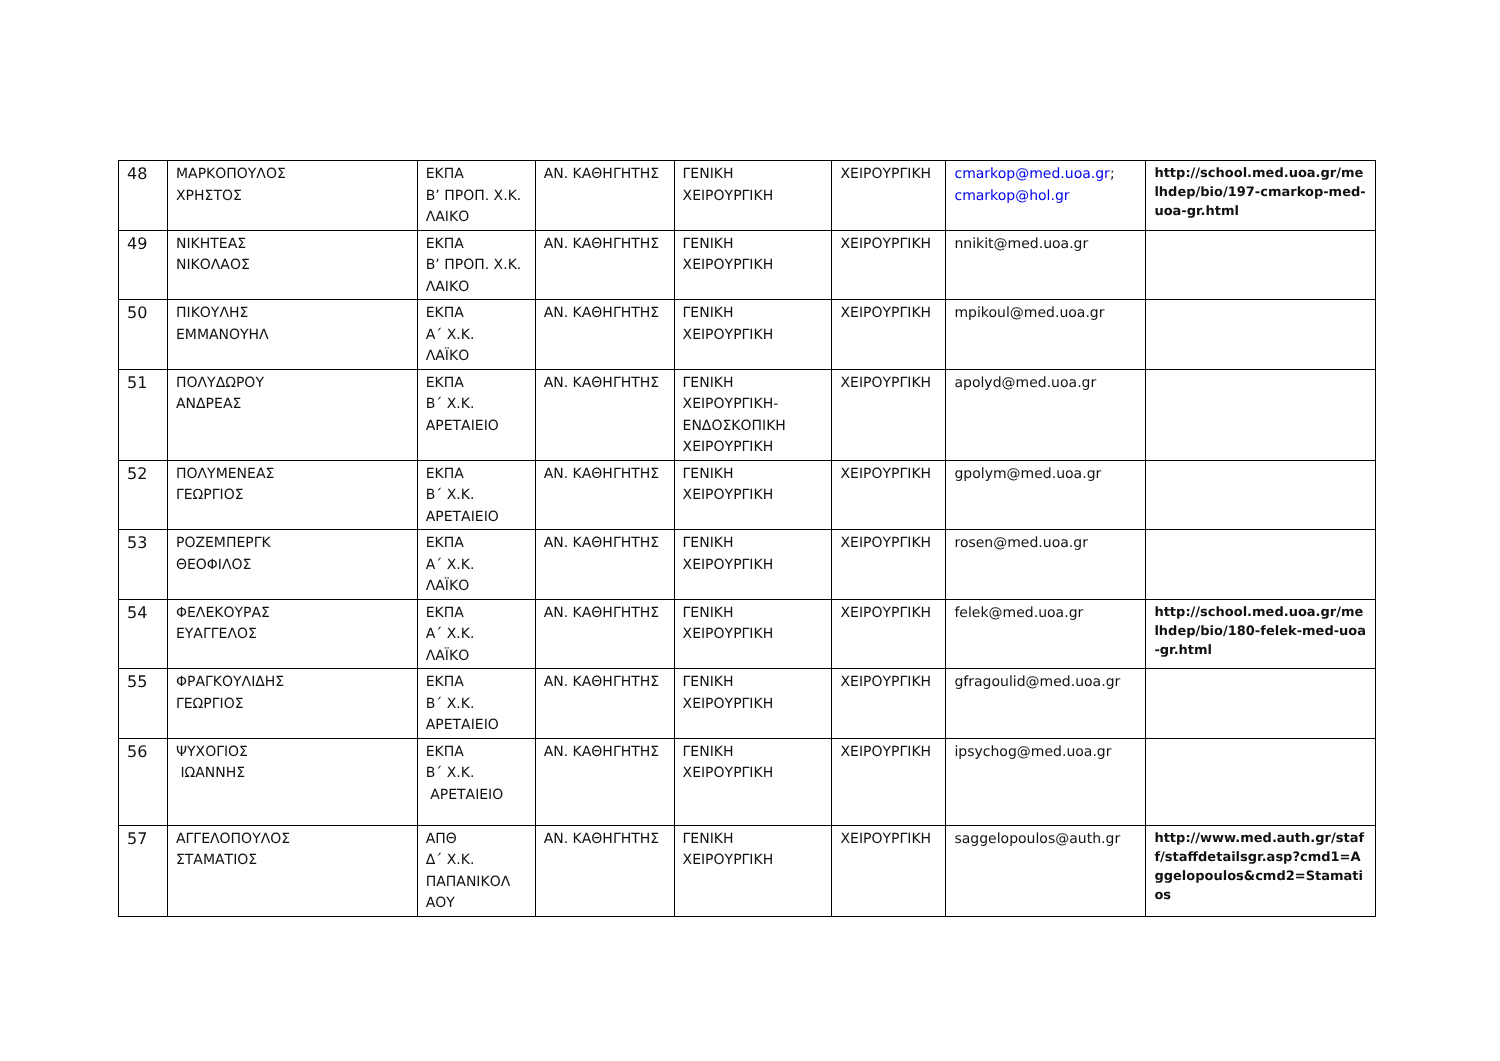| 48 | ΜΑΡΚΟΠΟΥΛΟΣ ΧΡΗΣΤΟΣ | ΕΚΠΑ Β’ ΠΡΟΠ. Χ.Κ. ΛΑΙΚΟ | ΑΝ. ΚΑΘΗΓΗΤΗΣ | ΓΕΝΙΚΗ ΧΕΙΡΟΥΡΓΙΚΗ | ΧΕΙΡΟΥΡΓΙΚΗ | cmarkop@med.uoa.gr ; cmarkop@hol.gr | http://school.med.uoa.gr/melhdep/bio/197-cmarkop-med-uoa-gr.html |
| 49 | ΝΙΚΗΤΕΑΣ ΝΙΚΟΛΑΟΣ | ΕΚΠΑ Β’ ΠΡΟΠ. Χ.Κ. ΛΑΙΚΟ | ΑΝ. ΚΑΘΗΓΗΤΗΣ | ΓΕΝΙΚΗ ΧΕΙΡΟΥΡΓΙΚΗ | ΧΕΙΡΟΥΡΓΙΚΗ | nnikit@med.uoa.gr | |
| 50 | ΠΙΚΟΥΛΗΣ ΕΜΜΑΝΟΥΗΛ | ΕΚΠΑ Α΄ Χ.Κ. ΛΑΪΚΟ | ΑΝ. ΚΑΘΗΓΗΤΗΣ | ΓΕΝΙΚΗ ΧΕΙΡΟΥΡΓΙΚΗ | ΧΕΙΡΟΥΡΓΙΚΗ | mpikoul@med.uoa.gr | |
| 51 | ΠΟΛΥΔΩΡΟΥ ΑΝΔΡΕΑΣ | ΕΚΠΑ Β΄ Χ.Κ. ΑΡΕΤΑΙΕΙΟ | ΑΝ. ΚΑΘΗΓΗΤΗΣ | ΓΕΝΙΚΗ ΧΕΙΡΟΥΡΓΙΚΗ- ΕΝΔΟΣΚΟΠΙΚΗ ΧΕΙΡΟΥΡΓΙΚΗ | ΧΕΙΡΟΥΡΓΙΚΗ | apolyd@med.uoa.gr | |
| 52 | ΠΟΛΥΜΕΝΕΑΣ ΓΕΩΡΓΙΟΣ | ΕΚΠΑ Β΄ Χ.Κ. ΑΡΕΤΑΙΕΙΟ | ΑΝ. ΚΑΘΗΓΗΤΗΣ | ΓΕΝΙΚΗ ΧΕΙΡΟΥΡΓΙΚΗ | ΧΕΙΡΟΥΡΓΙΚΗ | gpolym@med.uoa.gr | |
| 53 | ΡΟΖΕΜΠΕΡΓΚ ΘΕΟΦΙΛΟΣ | ΕΚΠΑ Α΄ Χ.Κ. ΛΑΪΚΟ | ΑΝ. ΚΑΘΗΓΗΤΗΣ | ΓΕΝΙΚΗ ΧΕΙΡΟΥΡΓΙΚΗ | ΧΕΙΡΟΥΡΓΙΚΗ | rosen@med.uoa.gr | |
| 54 | ΦΕΛΕΚΟΥΡΑΣ ΕΥΑΓΓΕΛΟΣ | ΕΚΠΑ Α΄ Χ.Κ. ΛΑΪΚΟ | ΑΝ. ΚΑΘΗΓΗΤΗΣ | ΓΕΝΙΚΗ ΧΕΙΡΟΥΡΓΙΚΗ | ΧΕΙΡΟΥΡΓΙΚΗ | felek@med.uoa.gr | http://school.med.uoa.gr/melhdep/bio/180-felek-med-uoa-gr.html |
| 55 | ΦΡΑΓΚΟΥΛΙΔΗΣ ΓΕΩΡΓΙΟΣ | ΕΚΠΑ Β΄ Χ.Κ. ΑΡΕΤΑΙΕΙΟ | ΑΝ. ΚΑΘΗΓΗΤΗΣ | ΓΕΝΙΚΗ ΧΕΙΡΟΥΡΓΙΚΗ | ΧΕΙΡΟΥΡΓΙΚΗ | gfragoulid@med.uoa.gr | |
| 56 | ΨΥΧΟΓΙΟΣ ΙΩΑΝΝΗΣ | ΕΚΠΑ Β΄ Χ.Κ. ΑΡΕΤΑΙΕΙΟ | ΑΝ. ΚΑΘΗΓΗΤΗΣ | ΓΕΝΙΚΗ ΧΕΙΡΟΥΡΓΙΚΗ | ΧΕΙΡΟΥΡΓΙΚΗ | ipsychog@med.uoa.gr | |
| 57 | ΑΓΓΕΛΟΠΟΥΛΟΣ ΣΤΑΜΑΤΙΟΣ | ΑΠΘ Δ΄ Χ.Κ. ΠΑΠΑΝΙΚΟΛ ΑΟΥ | ΑΝ. ΚΑΘΗΓΗΤΗΣ | ΓΕΝΙΚΗ ΧΕΙΡΟΥΡΓΙΚΗ | ΧΕΙΡΟΥΡΓΙΚΗ | saggelopoulos@auth.gr | http://www.med.auth.gr/staff/staffdetailsgr.asp?cmd1=Aggelopoulos&cmd2=Stamatios |